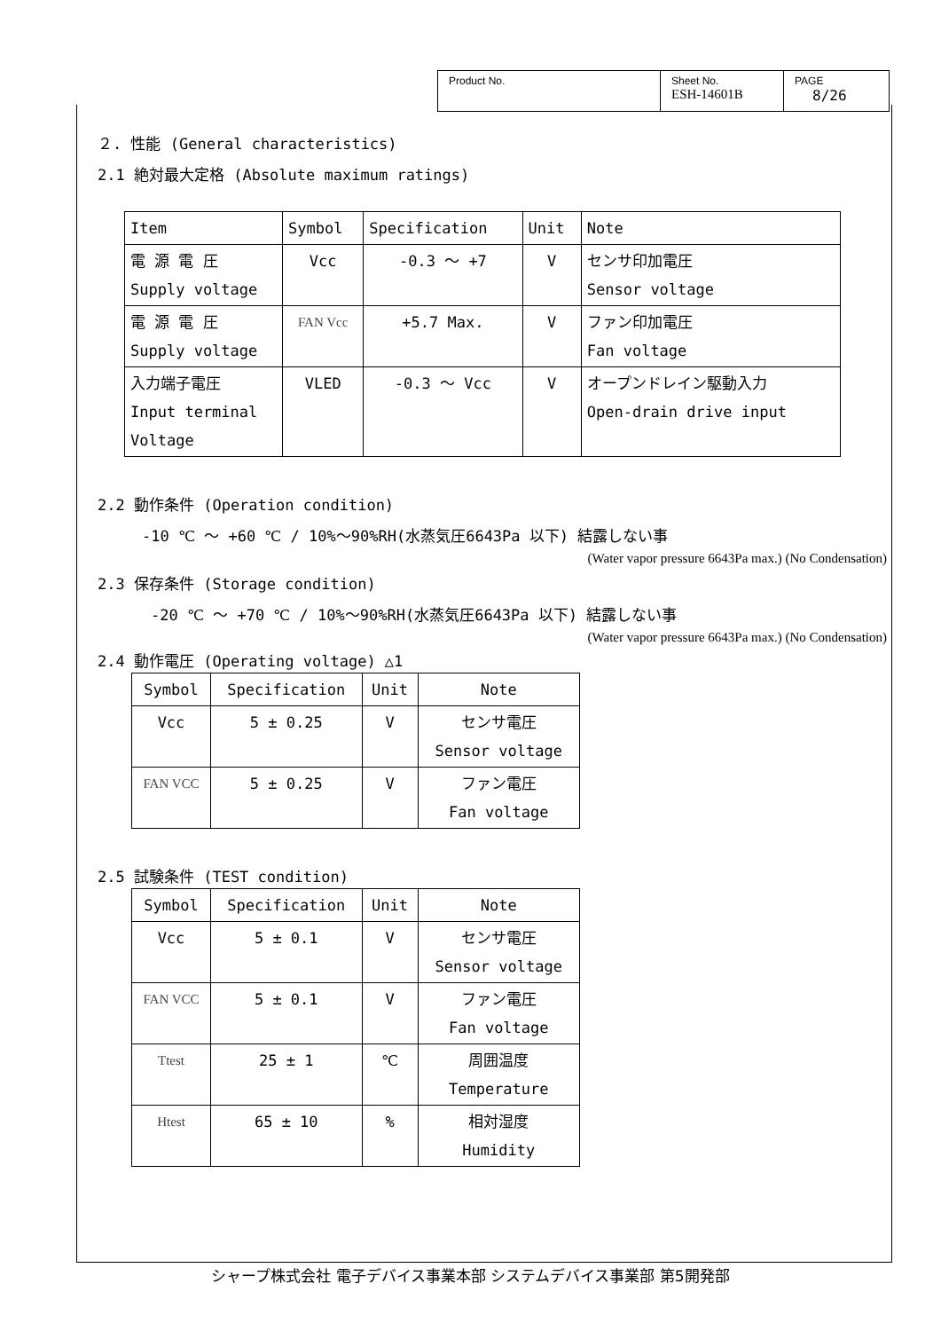| Product No. | Sheet No. ESH-14601B | PAGE 8/26 |
２. 性能 (General characteristics)
2.1 絶対最大定格 (Absolute maximum ratings)
| Item | Symbol | Specification | Unit | Note |
| 電 源 電 圧 Supply voltage | Vcc | -0.3 ～ +7 | V | センサ印加電圧 Sensor voltage |
| 電 源 電 圧 Supply voltage | FAN Vcc | +5.7 Max. | V | ファン印加電圧 Fan voltage |
| 入力端子電圧 Input terminal Voltage | VLED | -0.3 ～ Vcc | V | オープンドレイン駆動入力 Open-drain drive input |
2.2 動作条件 (Operation condition)
-10 ℃ ～ +60 ℃ / 10%～90%RH(水蒸気圧6643Pa 以下) 結露しない事
(Water vapor pressure 6643Pa max.) (No Condensation)
2.3 保存条件 (Storage condition)
-20 ℃ ～ +70 ℃ / 10%～90%RH(水蒸気圧6643Pa 以下) 結露しない事
(Water vapor pressure 6643Pa max.) (No Condensation)
2.4 動作電圧 (Operating voltage) △1
| Symbol | Specification | Unit | Note |
| Vcc | 5 ± 0.25 | V | センサ電圧 Sensor voltage |
| FAN VCC | 5 ± 0.25 | V | ファン電圧 Fan voltage |
2.5 試験条件 (TEST condition)
| Symbol | Specification | Unit | Note |
| Vcc | 5 ± 0.1 | V | センサ電圧 Sensor voltage |
| FAN VCC | 5 ± 0.1 | V | ファン電圧 Fan voltage |
| Ttest | 25 ± 1 | ℃ | 周囲温度 Temperature |
| Htest | 65 ± 10 | % | 相対湿度 Humidity |
シャープ株式会社 電子デバイス事業本部 システムデバイス事業部 第5開発部